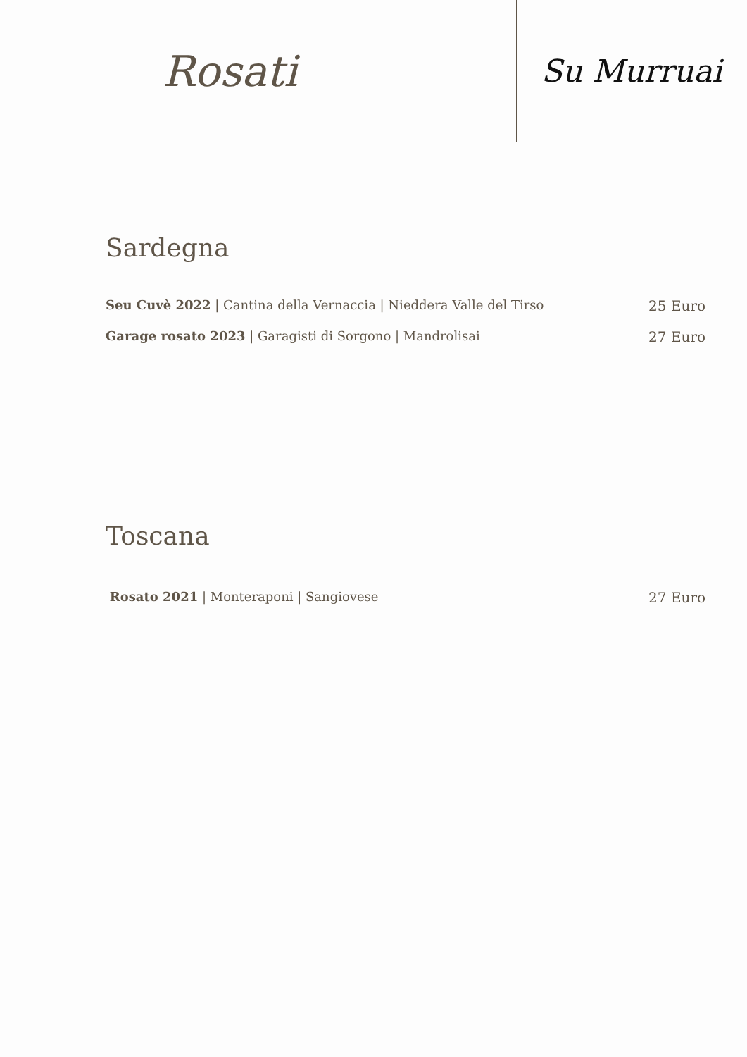Rosati
Su Murruai
Sardegna
Seu Cuvè 2022 | Cantina della Vernaccia | Nieddera Valle del Tirso 25 Euro
Garage rosato 2023 | Garagisti di Sorgono | Mandrolisai 27 Euro
Toscana
Rosato 2021 | Monteraponi | Sangiovese 27 Euro